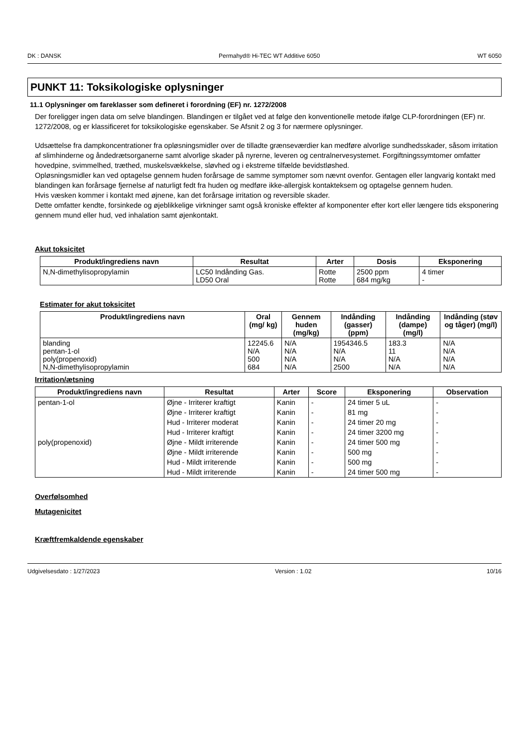DK : DANSK Permahyd® Hi-TEC WT Additive 6050 WT 6050
PUNKT 11: Toksikologiske oplysninger
11.1 Oplysninger om fareklasser som defineret i forordning (EF) nr. 1272/2008
Der foreligger ingen data om selve blandingen. Blandingen er tilgået ved at følge den konventionelle metode ifølge CLP-forordningen (EF) nr. 1272/2008, og er klassificeret for toksikologiske egenskaber. Se Afsnit 2 og 3 for nærmere oplysninger.
Udsættelse fra dampkoncentrationer fra opløsningsmidler over de tilladte grænseværdier kan medføre alvorlige sundhedsskader, såsom irritation af slimhinderne og åndedrætsorganerne samt alvorlige skader på nyrerne, leveren og centralnervesystemet. Forgiftningssymtomer omfatter hovedpine, svimmelhed, træthed, muskelsvækkelse, sløvhed og i ekstreme tilfælde bevidstløshed.
Opløsningsmidler kan ved optagelse gennem huden forårsage de samme symptomer som nævnt ovenfor. Gentagen eller langvarig kontakt med blandingen kan forårsage fjernelse af naturligt fedt fra huden og medføre ikke-allergisk kontakteksem og optagelse gennem huden.
Hvis væsken kommer i kontakt med øjnene, kan det forårsage irritation og reversible skader.
Dette omfatter kendte, forsinkede og øjeblikkelige virkninger samt også kroniske effekter af komponenter efter kort eller længere tids eksponering gennem mund eller hud, ved inhalation samt øjenkontakt.
Akut toksicitet
| Produkt/ingrediens navn | Resultat | Arter | Dosis | Eksponering |
| --- | --- | --- | --- | --- |
| N,N-dimethylisopropylamin | LC50 Indånding Gas. LD50 Oral | Rotte Rotte | 2500 ppm 684 mg/kg | 4 timer - |
Estimater for akut toksicitet
| Produkt/ingrediens navn | Oral (mg/ kg) | Gennem huden (mg/kg) | Indånding (gasser) (ppm) | Indånding (dampe) (mg/l) | Indånding (støv og tåger) (mg/l) |
| --- | --- | --- | --- | --- | --- |
| blanding pentan-1-ol poly(propenoxid) N,N-dimethylisopropylamin | 12245.6 N/A 500 684 | N/A N/A N/A N/A | 1954346.5 N/A N/A 2500 | 183.3 11 N/A N/A | N/A N/A N/A N/A |
Irritation/ætsning
| Produkt/ingrediens navn | Resultat | Arter | Score | Eksponering | Observation |
| --- | --- | --- | --- | --- | --- |
| pentan-1-ol | Øjne - Irriterer kraftigt | Kanin | - | 24 timer 5 uL | - |
| | Øjne - Irriterer kraftigt | Kanin | - | 81 mg | - |
| | Hud - Irriterer moderat | Kanin | - | 24 timer 20 mg | - |
| | Hud - Irriterer kraftigt | Kanin | - | 24 timer 3200 mg | - |
| poly(propenoxid) | Øjne - Mildt irriterende | Kanin | - | 24 timer 500 mg | - |
| | Øjne - Mildt irriterende | Kanin | - | 500 mg | - |
| | Hud - Mildt irriterende | Kanin | - | 500 mg | - |
| | Hud - Mildt irriterende | Kanin | - | 24 timer 500 mg | - |
Overfølsomhed
Mutagenicitet
Kræftfremkaldende egenskaber
Udgivelsesdato : 1/27/2023 Version : 1.02 10/16